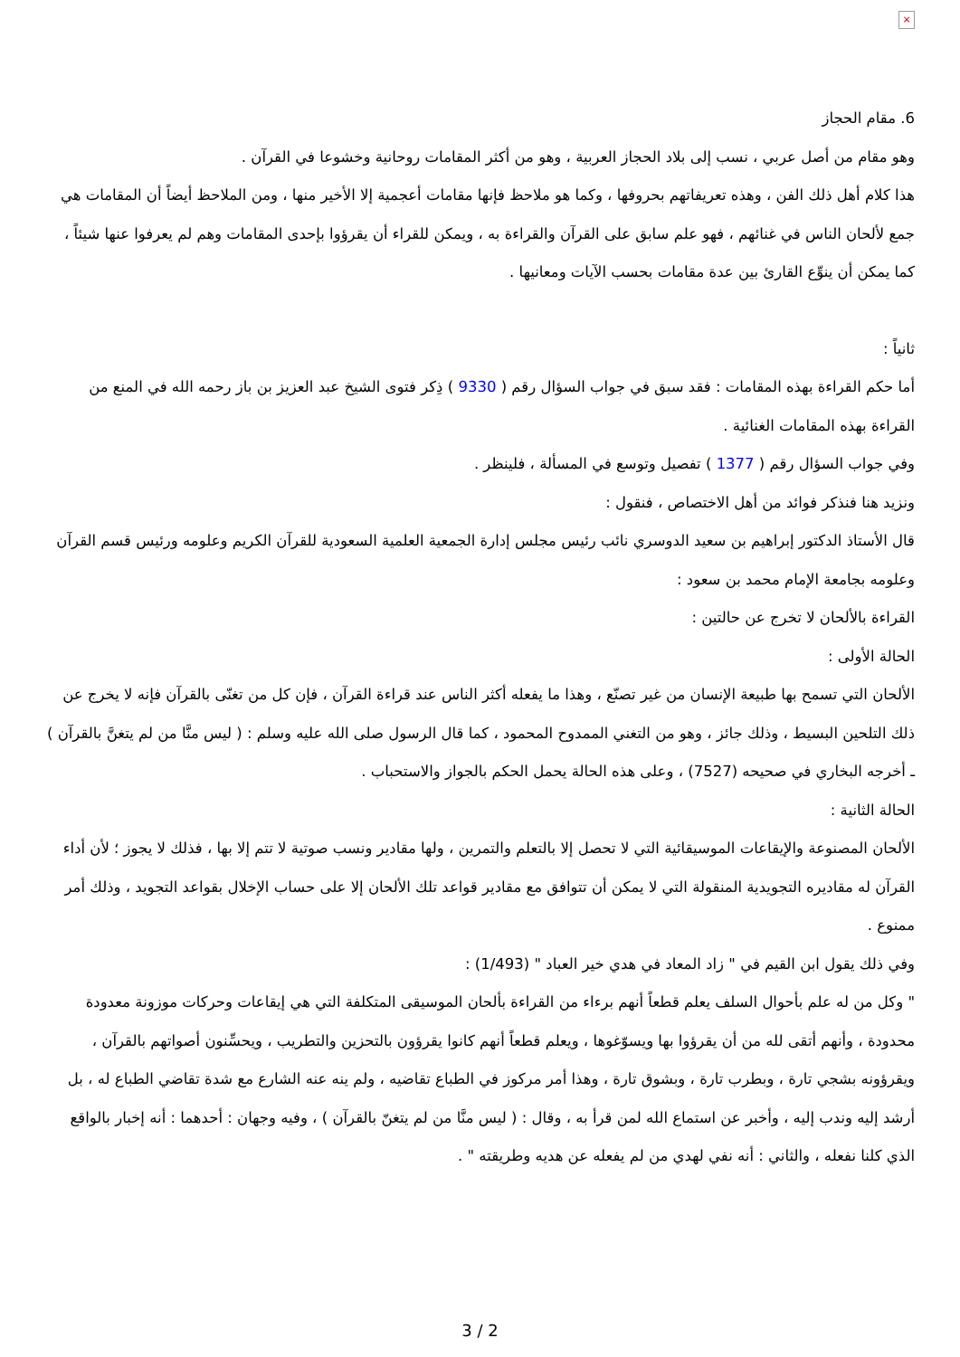×
6. مقام الحجاز
وهو مقام من أصل عربي ، نسب إلى بلاد الحجاز العربية ، وهو من أكثر المقامات روحانية وخشوعا في القرآن .
هذا كلام أهل ذلك الفن ، وهذه تعريفاتهم بحروفها ، وكما هو ملاحظ فإنها مقامات أعجمية إلا الأخير منها ، ومن الملاحظ أيضاً أن المقامات هي جمع لألحان الناس في غنائهم ، فهو علم سابق على القرآن والقراءة به ، ويمكن للقراء أن يقرؤوا بإحدى المقامات وهم لم يعرفوا عنها شيئاً ، كما يمكن أن ينوِّع القارئ بين عدة مقامات بحسب الآيات ومعانيها .
ثانياً :
أما حكم القراءة بهذه المقامات : فقد سبق في جواب السؤال رقم ( 9330 ) ذِكر فتوى الشيخ عبد العزيز بن باز رحمه الله في المنع من القراءة بهذه المقامات الغنائية .
وفي جواب السؤال رقم ( 1377 ) تفصيل وتوسع في المسألة ، فلينظر .
ونزيد هنا فنذكر فوائد من أهل الاختصاص ، فنقول :
قال الأستاذ الدكتور إبراهيم بن سعيد الدوسري نائب رئيس مجلس إدارة الجمعية العلمية السعودية للقرآن الكريم وعلومه ورئيس قسم القرآن وعلومه بجامعة الإمام محمد بن سعود :
القراءة بالألحان لا تخرج عن حالتين :
الحالة الأولى :
الألحان التي تسمح بها طبيعة الإنسان من غير تصنّع ، وهذا ما يفعله أكثر الناس عند قراءة القرآن ، فإن كل من تغنّى بالقرآن فإنه لا يخرج عن ذلك التلحين البسيط ، وذلك جائز ، وهو من التغني الممدوح المحمود ، كما قال الرسول صلى الله عليه وسلم : ( ليس منَّا من لم يتغنَّ بالقرآن ) ـ أخرجه البخاري في صحيحه (7527) ، وعلى هذه الحالة يحمل الحكم بالجواز والاستحباب .
الحالة الثانية :
الألحان المصنوعة والإيقاعات الموسيقائية التي لا تحصل إلا بالتعلم والتمرين ، ولها مقادير ونسب صوتية لا تتم إلا بها ، فذلك لا يجوز ؛ لأن أداء القرآن له مقاديره التجويدية المنقولة التي لا يمكن أن تتوافق مع مقادير قواعد تلك الألحان إلا على حساب الإخلال بقواعد التجويد ، وذلك أمر ممنوع .
وفي ذلك يقول ابن القيم في " زاد المعاد في هدي خير العباد " (1/493) :
" وكل من له علم بأحوال السلف يعلم قطعاً أنهم برءاء من القراءة بألحان الموسيقى المتكلفة التي هي إيقاعات وحركات موزونة معدودة محدودة ، وأنهم أتقى لله من أن يقرؤوا بها ويسوّغوها ، ويعلم قطعاً أنهم كانوا يقرؤون بالتحزين والتطريب ، ويحسِّنون أصواتهم بالقرآن ، ويقرؤونه بشجي تارة ، وبطرب تارة ، وبشوق تارة ، وهذا أمر مركوز في الطباع تقاضيه ، ولم ينه عنه الشارع مع شدة تقاضي الطباع له ، بل أرشد إليه وندب إليه ، وأخبر عن استماع الله لمن قرأ به ، وقال : ( ليس منَّا من لم يتغنّ بالقرآن ) ، وفيه وجهان : أحدهما : أنه إخبار بالواقع الذي كلنا نفعله ، والثاني : أنه نفي لهدي من لم يفعله عن هديه وطريقته " .
3 / 2